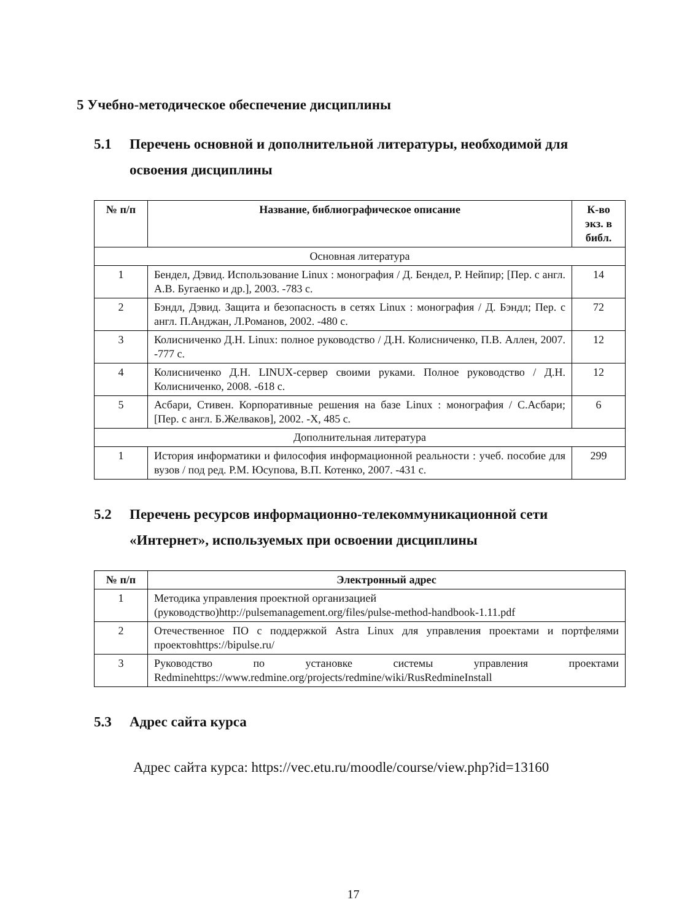5 Учебно-методическое обеспечение дисциплины
5.1 Перечень основной и дополнительной литературы, необходимой для освоения дисциплины
| № п/п | Название, библиографическое описание | К-во экз. в библ. |
| --- | --- | --- |
| Основная литература | | |
| 1 | Бендел, Дэвид. Использование Linux : монография / Д. Бендел, Р. Нейпир; [Пер. с англ. А.В. Бугаенко и др.], 2003. -783 с. | 14 |
| 2 | Бэндл, Дэвид. Защита и безопасность в сетях Linux : монография / Д. Бэндл; Пер. с англ. П.Анджан, Л.Романов, 2002. -480 с. | 72 |
| 3 | Колисниченко Д.Н. Linux: полное руководство / Д.Н. Колисниченко, П.В. Аллен, 2007. -777 с. | 12 |
| 4 | Колисниченко Д.Н. LINUX-сервер своими руками. Полное руководство / Д.Н. Колисниченко, 2008. -618 с. | 12 |
| 5 | Асбари, Стивен. Корпоративные решения на базе Linux : монография / С.Асбари; [Пер. с англ. Б.Желваков], 2002. -X, 485 с. | 6 |
| Дополнительная литература | | |
| 1 | История информатики и философия информационной реальности : учеб. пособие для вузов / под ред. Р.М. Юсупова, В.П. Котенко, 2007. -431 с. | 299 |
5.2 Перечень ресурсов информационно-телекоммуникационной сети «Интернет», используемых при освоении дисциплины
| № п/п | Электронный адрес |
| --- | --- |
| 1 | Методика управления проектной организацией (руководство)http://pulsemanagement.org/files/pulse-method-handbook-1.11.pdf |
| 2 | Отечественное ПО с поддержкой Astra Linux для управления проектами и портфелями проектовhttps://bipulse.ru/ |
| 3 | Руководство по установке системы управления проектами Redminehttps://www.redmine.org/projects/redmine/wiki/RusRedmineInstall |
5.3 Адрес сайта курса
Адрес сайта курса: https://vec.etu.ru/moodle/course/view.php?id=13160
17